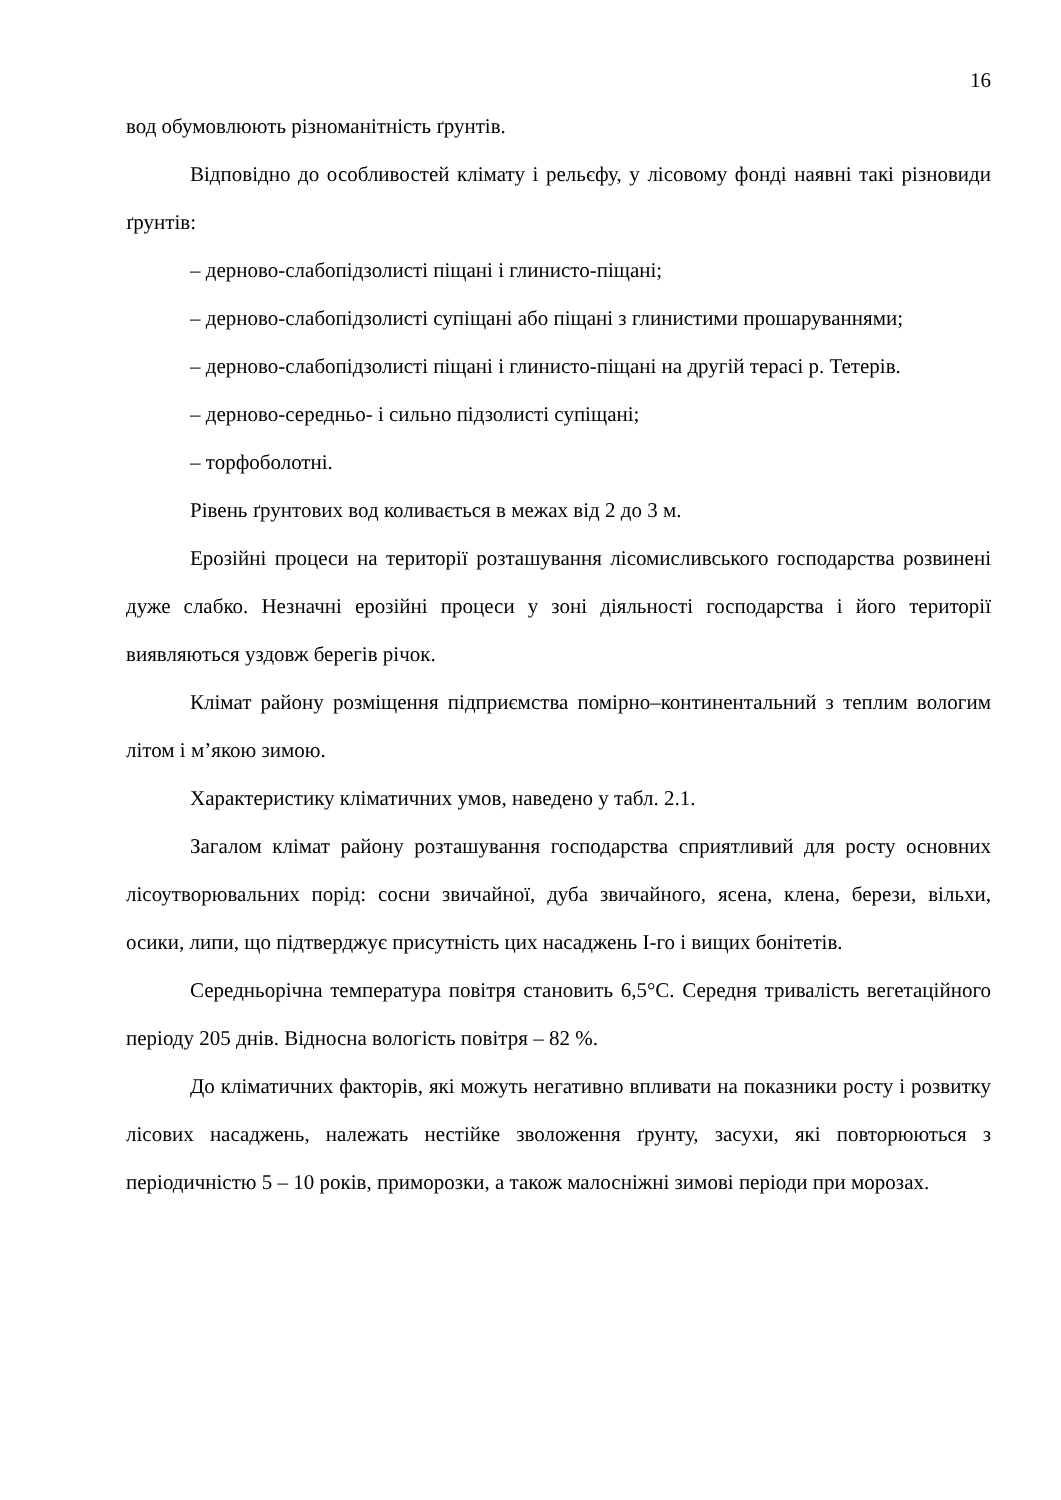16
вод обумовлюють різноманітність ґрунтів.
Відповідно до особливостей клімату і рельєфу, у лісовому фонді наявні такі різновиди ґрунтів:
– дерново-слабопідзолисті піщані і глинисто-піщані;
– дерново-слабопідзолисті супіщані або піщані з глинистими прошаруваннями;
– дерново-слабопідзолисті піщані і глинисто-піщані на другій терасі р. Тетерів.
– дерново-середньо- і сильно підзолисті супіщані;
– торфоболотні.
Рівень ґрунтових вод коливається в межах від 2 до 3 м.
Ерозійні процеси на території розташування лісомисливського господарства розвинені дуже слабко. Незначні ерозійні процеси у зоні діяльності господарства і його території виявляються уздовж берегів річок.
Клімат району розміщення підприємства помірно–континентальний з теплим вологим літом і м’якою зимою.
Характеристику кліматичних умов, наведено у табл. 2.1.
Загалом клімат району розташування господарства сприятливий для росту основних лісоутворювальних порід: сосни звичайної, дуба звичайного, ясена, клена, берези, вільхи, осики, липи, що підтверджує присутність цих насаджень І-го і вищих бонітетів.
Середньорічна температура повітря становить 6,5°С. Середня тривалість вегетаційного періоду 205 днів. Відносна вологість повітря – 82 %.
До кліматичних факторів, які можуть негативно впливати на показники росту і розвитку лісових насаджень, належать нестійке зволоження ґрунту, засухи, які повторюються з періодичністю 5 – 10 років, приморозки, а також малосніжні зимові періоди при морозах.